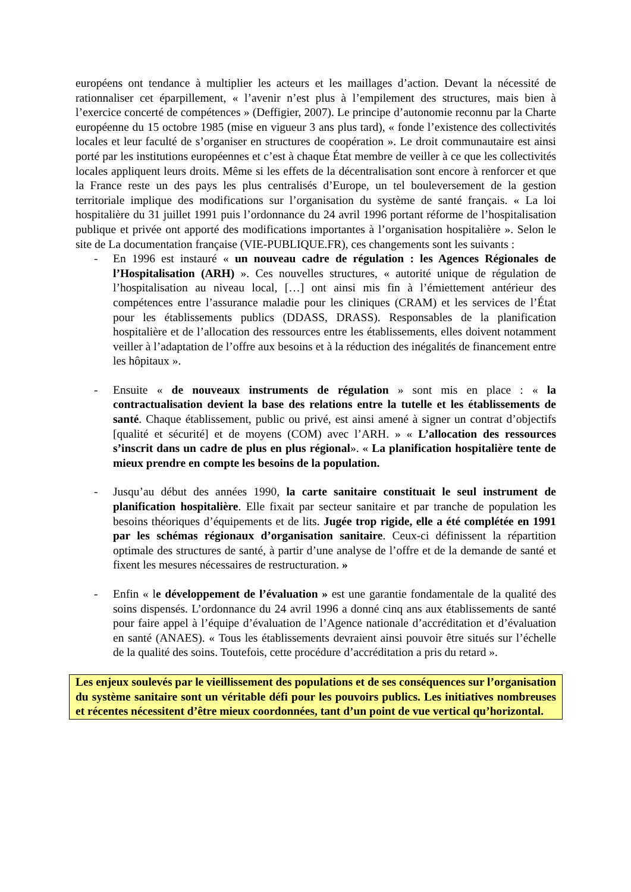européens ont tendance à multiplier les acteurs et les maillages d’action. Devant la nécessité de rationnaliser cet éparpillement, « l’avenir n’est plus à l’empilement des structures, mais bien à l’exercice concerté de compétences » (Deffigier, 2007). Le principe d’autonomie reconnu par la Charte européenne du 15 octobre 1985 (mise en vigueur 3 ans plus tard), « fonde l’existence des collectivités locales et leur faculté de s’organiser en structures de coopération ». Le droit communautaire est ainsi porté par les institutions européennes et c’est à chaque État membre de veiller à ce que les collectivités locales appliquent leurs droits. Même si les effets de la décentralisation sont encore à renforcer et que la France reste un des pays les plus centralisés d’Europe, un tel bouleversement de la gestion territoriale implique des modifications sur l’organisation du système de santé français. « La loi hospitalière du 31 juillet 1991 puis l’ordonnance du 24 avril 1996 portant réforme de l’hospitalisation publique et privée ont apporté des modifications importantes à l’organisation hospitalière ». Selon le site de La documentation française (VIE-PUBLIQUE.FR), ces changements sont les suivants :
- En 1996 est instauré « un nouveau cadre de régulation : les Agences Régionales de l’Hospitalisation (ARH) ». Ces nouvelles structures, « autorité unique de régulation de l’hospitalisation au niveau local, […] ont ainsi mis fin à l’émiettement antérieur des compétences entre l’assurance maladie pour les cliniques (CRAM) et les services de l’État pour les établissements publics (DDASS, DRASS). Responsables de la planification hospitalière et de l’allocation des ressources entre les établissements, elles doivent notamment veiller à l’adaptation de l’offre aux besoins et à la réduction des inégalités de financement entre les hôpitaux ».
- Ensuite « de nouveaux instruments de régulation » sont mis en place : « la contractualisation devient la base des relations entre la tutelle et les établissements de santé. Chaque établissement, public ou privé, est ainsi amené à signer un contrat d’objectifs [qualité et sécurité] et de moyens (COM) avec l’ARH. » « L’allocation des ressources s’inscrit dans un cadre de plus en plus régional». « La planification hospitalière tente de mieux prendre en compte les besoins de la population.
- Jusqu’au début des années 1990, la carte sanitaire constituait le seul instrument de planification hospitalière. Elle fixait par secteur sanitaire et par tranche de population les besoins théoriques d’équipements et de lits. Jugée trop rigide, elle a été complétée en 1991 par les schémas régionaux d’organisation sanitaire. Ceux-ci définissent la répartition optimale des structures de santé, à partir d’une analyse de l’offre et de la demande de santé et fixent les mesures nécessaires de restructuration. »
- Enfin « le développement de l’évaluation » est une garantie fondamentale de la qualité des soins dispensés. L’ordonnance du 24 avril 1996 a donné cinq ans aux établissements de santé pour faire appel à l’équipe d’évaluation de l’Agence nationale d’accréditation et d’évaluation en santé (ANAES). « Tous les établissements devraient ainsi pouvoir être situés sur l’échelle de la qualité des soins. Toutefois, cette procédure d’accréditation a pris du retard ».
Les enjeux soulevés par le vieillissement des populations et de ses conséquences sur l’organisation du système sanitaire sont un véritable défi pour les pouvoirs publics. Les initiatives nombreuses et récentes nécessitent d’être mieux coordonnées, tant d’un point de vue vertical qu’horizontal.